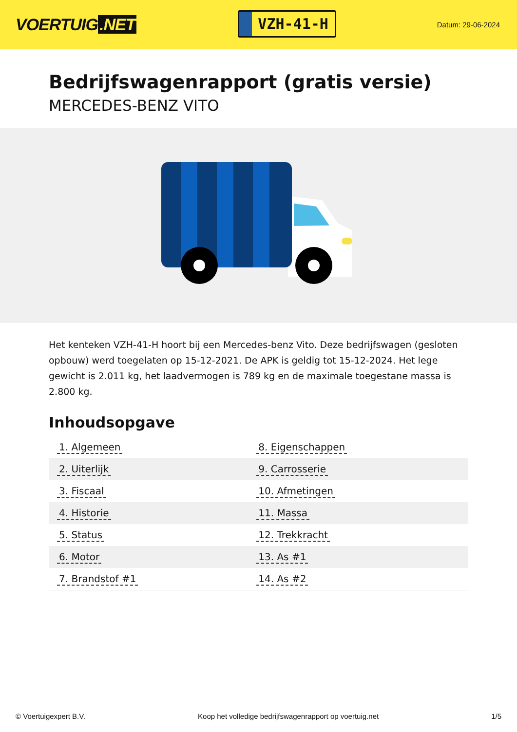VOERTUIG.NET
VZH-41-H
Datum: 29-06-2024
Bedrijfswagenrapport (gratis versie)
MERCEDES-BENZ VITO
Het kenteken VZH-41-H hoort bij een Mercedes-benz Vito. Deze bedrijfswagen (gesloten opbouw) werd toegelaten op 15-12-2021. De APK is geldig tot 15-12-2024. Het lege gewicht is 2.011 kg, het laadvermogen is 789 kg en de maximale toegestane massa is 2.800 kg.
Inhoudsopgave
| 1. Algemeen | 8. Eigenschappen |
| 2. Uiterlijk | 9. Carrosserie |
| 3. Fiscaal | 10. Afmetingen |
| 4. Historie | 11. Massa |
| 5. Status | 12. Trekkracht |
| 6. Motor | 13. As #1 |
| 7. Brandstof #1 | 14. As #2 |
© Voertuigexpert B.V. Koop het volledige bedrijfswagenrapport op voertuig.net 1/5